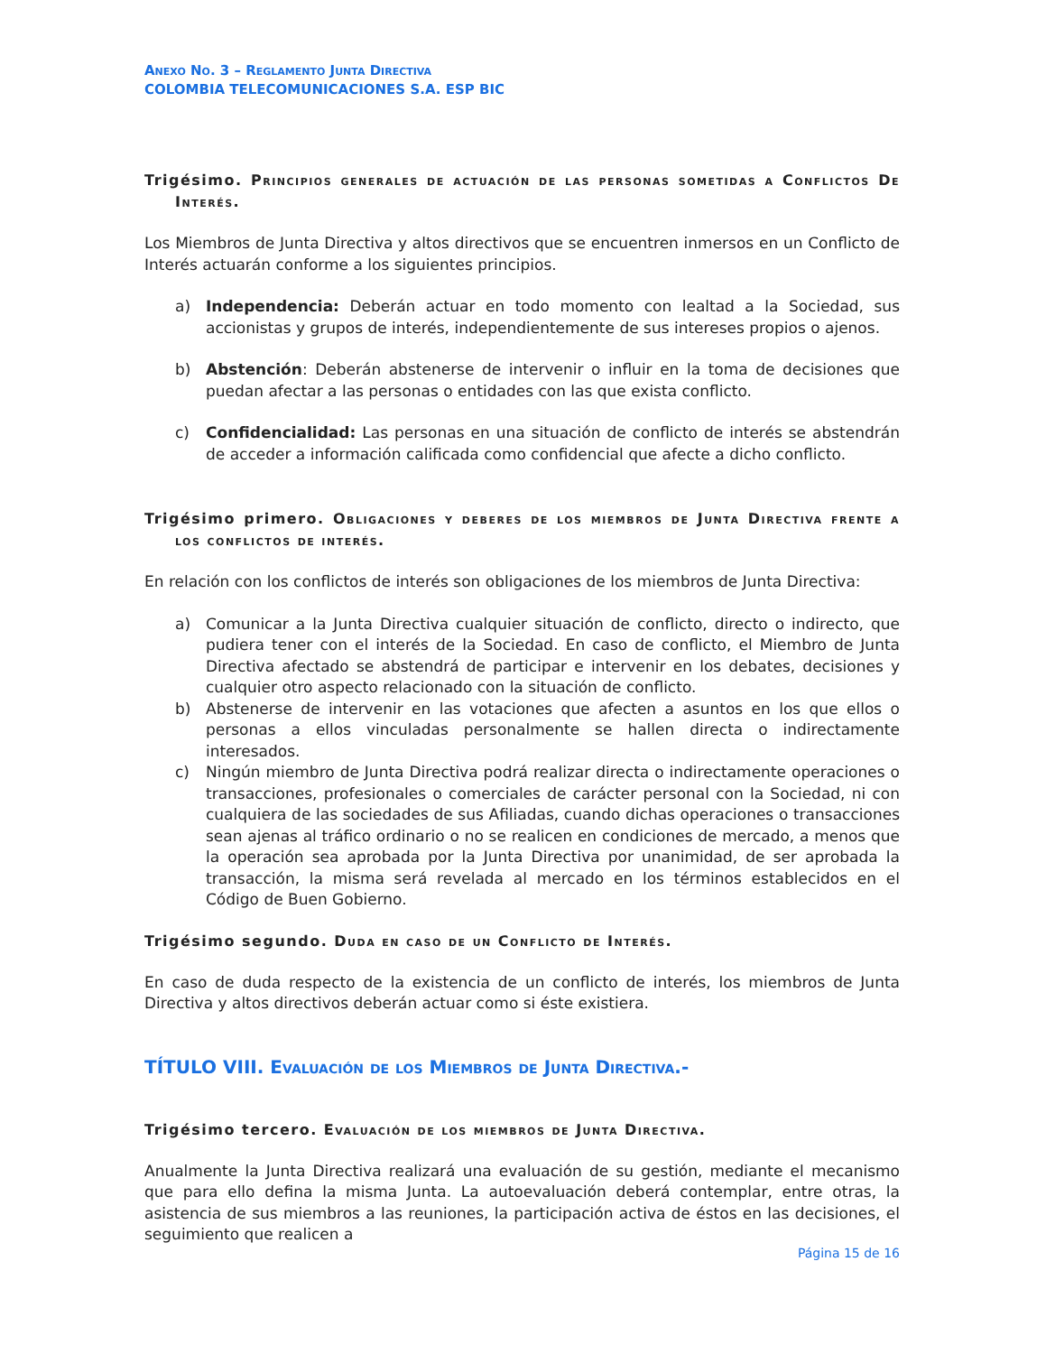Anexo No. 3 – Reglamento Junta Directiva
COLOMBIA TELECOMUNICACIONES S.A. ESP BIC
Trigésimo. Principios generales de actuación de las personas sometidas a Conflictos De Interés.
Los Miembros de Junta Directiva y altos directivos que se encuentren inmersos en un Conflicto de Interés actuarán conforme a los siguientes principios.
a) Independencia: Deberán actuar en todo momento con lealtad a la Sociedad, sus accionistas y grupos de interés, independientemente de sus intereses propios o ajenos.
b) Abstención: Deberán abstenerse de intervenir o influir en la toma de decisiones que puedan afectar a las personas o entidades con las que exista conflicto.
c) Confidencialidad: Las personas en una situación de conflicto de interés se abstendrán de acceder a información calificada como confidencial que afecte a dicho conflicto.
Trigésimo primero. Obligaciones y deberes de los miembros de Junta Directiva frente a los conflictos de interés.
En relación con los conflictos de interés son obligaciones de los miembros de Junta Directiva:
a) Comunicar a la Junta Directiva cualquier situación de conflicto, directo o indirecto, que pudiera tener con el interés de la Sociedad. En caso de conflicto, el Miembro de Junta Directiva afectado se abstendrá de participar e intervenir en los debates, decisiones y cualquier otro aspecto relacionado con la situación de conflicto.
b) Abstenerse de intervenir en las votaciones que afecten a asuntos en los que ellos o personas a ellos vinculadas personalmente se hallen directa o indirectamente interesados.
c) Ningún miembro de Junta Directiva podrá realizar directa o indirectamente operaciones o transacciones, profesionales o comerciales de carácter personal con la Sociedad, ni con cualquiera de las sociedades de sus Afiliadas, cuando dichas operaciones o transacciones sean ajenas al tráfico ordinario o no se realicen en condiciones de mercado, a menos que la operación sea aprobada por la Junta Directiva por unanimidad, de ser aprobada la transacción, la misma será revelada al mercado en los términos establecidos en el Código de Buen Gobierno.
Trigésimo segundo. Duda en caso de un Conflicto de Interés.
En caso de duda respecto de la existencia de un conflicto de interés, los miembros de Junta Directiva y altos directivos deberán actuar como si éste existiera.
TÍTULO VIII. Evaluación de los Miembros de Junta Directiva.-
Trigésimo tercero. Evaluación de los miembros de Junta Directiva.
Anualmente la Junta Directiva realizará una evaluación de su gestión, mediante el mecanismo que para ello defina la misma Junta. La autoevaluación deberá contemplar, entre otras, la asistencia de sus miembros a las reuniones, la participación activa de éstos en las decisiones, el seguimiento que realicen a
Página 15 de 16